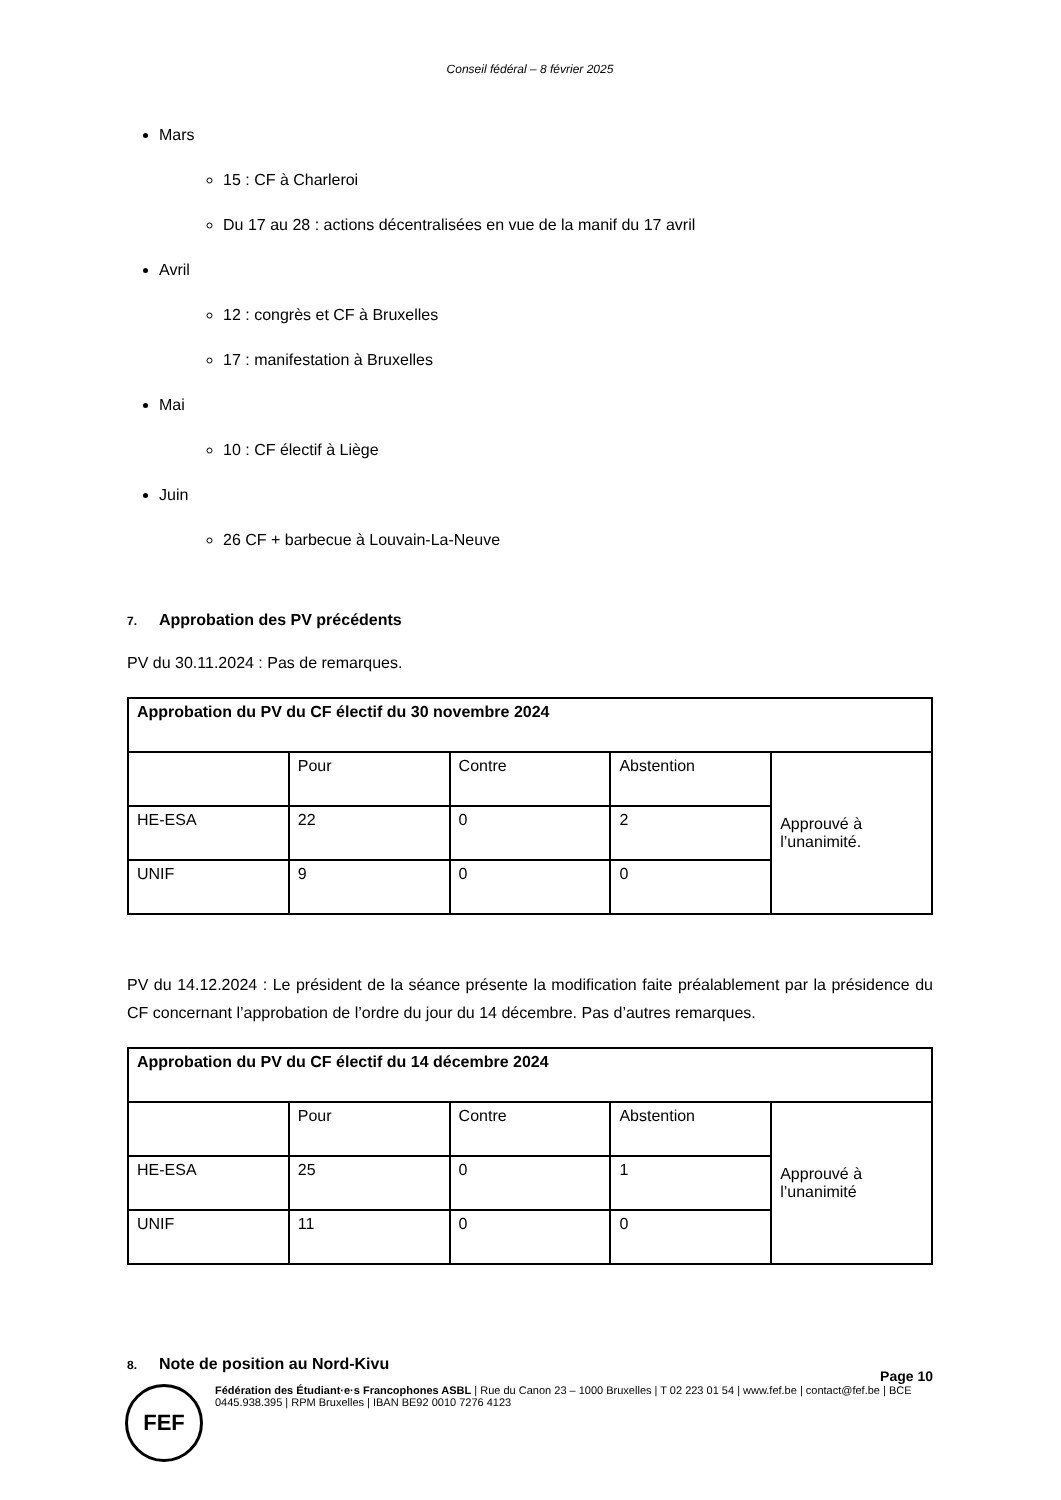Conseil fédéral – 8 février 2025
Mars
15 : CF à Charleroi
Du 17 au 28 : actions décentralisées en vue de la manif du 17 avril
Avril
12 : congrès et CF à Bruxelles
17 : manifestation à Bruxelles
Mai
10 : CF électif à Liège
Juin
26 CF + barbecue à Louvain-La-Neuve
7. Approbation des PV précédents
PV du 30.11.2024 : Pas de remarques.
| Approbation du PV du CF électif du 30 novembre 2024 | | | | |
| --- | --- | --- | --- | --- |
| | Pour | Contre | Abstention | Approuvé à l’unanimité. |
| HE-ESA | 22 | 0 | 2 | |
| UNIF | 9 | 0 | 0 | |
PV du 14.12.2024 : Le président de la séance présente la modification faite préalablement par la présidence du CF concernant l’approbation de l’ordre du jour du 14 décembre. Pas d’autres remarques.
| Approbation du PV du CF électif du 14 décembre 2024 | | | | |
| --- | --- | --- | --- | --- |
| | Pour | Contre | Abstention | Approuvé à l’unanimité |
| HE-ESA | 25 | 0 | 1 | |
| UNIF | 11 | 0 | 0 | |
8. Note de position au Nord-Kivu
Page 10
FEF
Fédération des Étudiant·e·s Francophones ASBL | Rue du Canon 23 – 1000 Bruxelles | T 02 223 01 54 | www.fef.be | contact@fef.be | BCE 0445.938.395 | RPM Bruxelles | IBAN BE92 0010 7276 4123